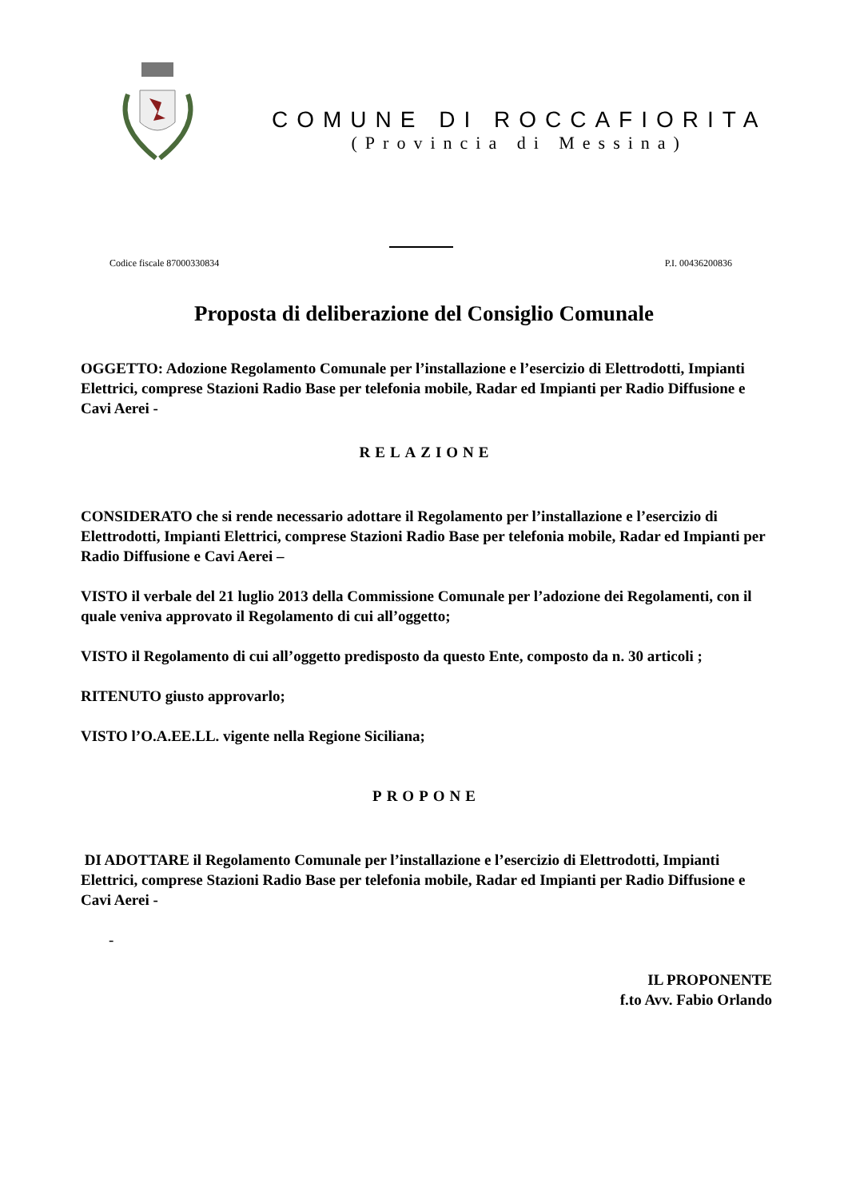COMUNE DI ROCCAFIORITA
(Provincia di Messina)
Codice fiscale 87000330834 P.I. 00436200836
Proposta di deliberazione del Consiglio Comunale
OGGETTO: Adozione Regolamento Comunale per l’installazione e l’esercizio di Elettrodotti, Impianti Elettrici, comprese Stazioni Radio Base per telefonia mobile, Radar ed Impianti per Radio Diffusione e Cavi Aerei -
RELAZIONE
CONSIDERATO che si rende necessario adottare il Regolamento per l’installazione e l’esercizio di Elettrodotti, Impianti Elettrici, comprese Stazioni Radio Base per telefonia mobile, Radar ed Impianti per Radio Diffusione e Cavi Aerei –
VISTO il verbale del 21 luglio 2013 della Commissione Comunale per l’adozione dei Regolamenti, con il quale veniva approvato il Regolamento di cui all’oggetto;
VISTO il Regolamento di cui all’oggetto predisposto da questo Ente, composto da n. 30 articoli ;
RITENUTO giusto approvarlo;
VISTO l’O.A.EE.LL. vigente nella Regione Siciliana;
PROPONE
DI ADOTTARE il Regolamento Comunale per l’installazione e l’esercizio di Elettrodotti, Impianti Elettrici, comprese Stazioni Radio Base per telefonia mobile, Radar ed Impianti per Radio Diffusione e Cavi Aerei -
-
IL PROPONENTE
f.to Avv. Fabio Orlando